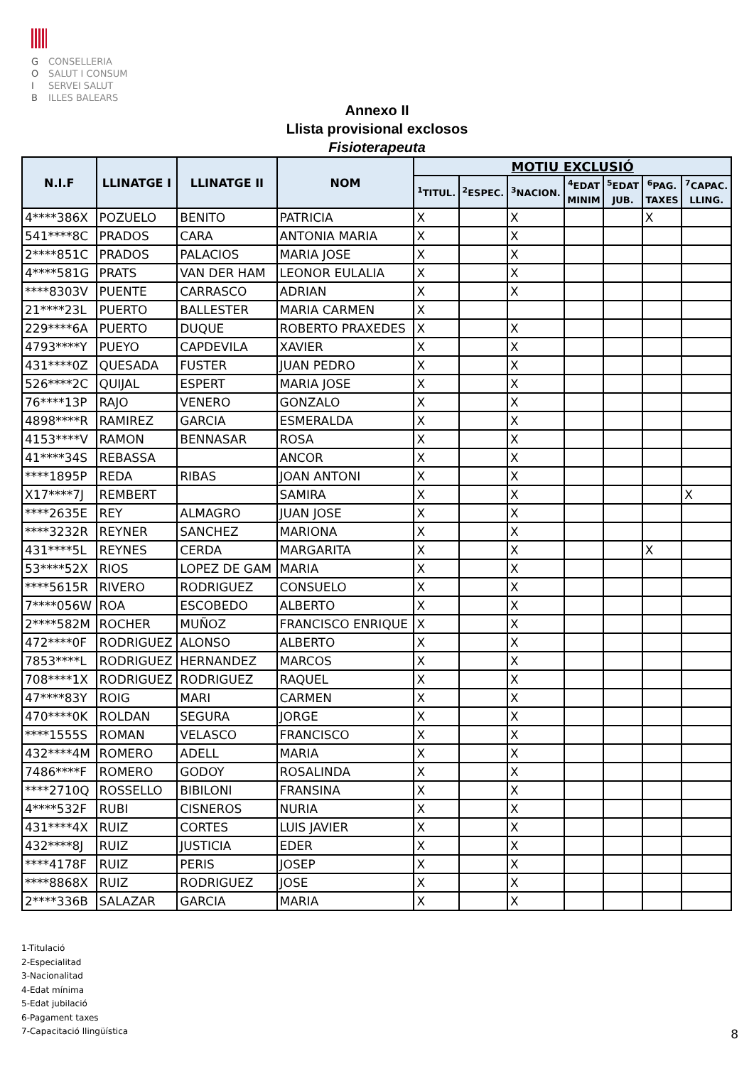G CONSELLERIA
O SALUT I CONSUM
I SERVEI SALUT
B ILLES BALEARS
Annexo II
Llista provisional exclosos
Fisioterapeuta
| N.I.F | LLINATGE I | LLINATGE II | NOM | MOTIU EXCLUSIÓ | | | | | | |
| --- | --- | --- | --- | --- | --- | --- | --- | --- | --- | --- |
| | | | | <sup>1</sup> TITUL. | <sup>2</sup> ESPEC. | <sup>3</sup> NACION. | <sup>4</sup> EDAT MINIM | <sup>5</sup> EDAT JUB. | <sup>6</sup> PAG. TAXES | <sup>7</sup>CAPAC. LLING. |
| 4****386X | POZUELO | BENITO | PATRICIA | X | | X | | | X | |
| 541****8C | PRADOS | CARA | ANTONIA MARIA | X | | X | | | | |
| 2****851C | PRADOS | PALACIOS | MARIA JOSE | X | | X | | | | |
| 4****581G | PRATS | VAN DER HAM | LEONOR EULALIA | X | | X | | | | |
| ****8303V | PUENTE | CARRASCO | ADRIAN | X | | X | | | | |
| 21****23L | PUERTO | BALLESTER | MARIA CARMEN | X | | | | | | |
| 229****6A | PUERTO | DUQUE | ROBERTO PRAXEDES | X | | X | | | | |
| 4793****Y | PUEYO | CAPDEVILA | XAVIER | X | | X | | | | |
| 431****0Z | QUESADA | FUSTER | JUAN PEDRO | X | | X | | | | |
| 526****2C | QUIJAL | ESPERT | MARIA JOSE | X | | X | | | | |
| 76****13P | RAJO | VENERO | GONZALO | X | | X | | | | |
| 4898****R | RAMIREZ | GARCIA | ESMERALDA | X | | X | | | | |
| 4153****V | RAMON | BENNASAR | ROSA | X | | X | | | | |
| 41****34S | REBASSA | | ANCOR | X | | X | | | | |
| ****1895P | REDA | RIBAS | JOAN ANTONI | X | | X | | | | |
| X17****7J | REMBERT | | SAMIRA | X | | X | | | | X |
| ****2635E | REY | ALMAGRO | JUAN JOSE | X | | X | | | | |
| ****3232R | REYNER | SANCHEZ | MARIONA | X | | X | | | | |
| 431****5L | REYNES | CERDA | MARGARITA | X | | X | | | X | |
| 53****52X | RIOS | LOPEZ DE GAM | MARIA | X | | X | | | | |
| ****5615R | RIVERO | RODRIGUEZ | CONSUELO | X | | X | | | | |
| 7****056W | ROA | ESCOBEDO | ALBERTO | X | | X | | | | |
| 2****582M | ROCHER | MUÑOZ | FRANCISCO ENRIQUE | X | | X | | | | |
| 472****0F | RODRIGUEZ | ALONSO | ALBERTO | X | | X | | | | |
| 7853****L | RODRIGUEZ | HERNANDEZ | MARCOS | X | | X | | | | |
| 708****1X | RODRIGUEZ | RODRIGUEZ | RAQUEL | X | | X | | | | |
| 47****83Y | ROIG | MARI | CARMEN | X | | X | | | | |
| 470****0K | ROLDAN | SEGURA | JORGE | X | | X | | | | |
| ****1555S | ROMAN | VELASCO | FRANCISCO | X | | X | | | | |
| 432****4M | ROMERO | ADELL | MARIA | X | | X | | | | |
| 7486****F | ROMERO | GODOY | ROSALINDA | X | | X | | | | |
| ****2710Q | ROSSELLO | BIBILONI | FRANSINA | X | | X | | | | |
| 4****532F | RUBI | CISNEROS | NURIA | X | | X | | | | |
| 431****4X | RUIZ | CORTES | LUIS JAVIER | X | | X | | | | |
| 432****8J | RUIZ | JUSTICIA | EDER | X | | X | | | | |
| ****4178F | RUIZ | PERIS | JOSEP | X | | X | | | | |
| ****8868X | RUIZ | RODRIGUEZ | JOSE | X | | X | | | | |
| 2****336B | SALAZAR | GARCIA | MARIA | X | | X | | | | |
1-Titulació
2-Especialitad
3-Nacionalitad
4-Edat mínima
5-Edat jubilació
6-Pagament taxes
7-Capacitació llingüística
8